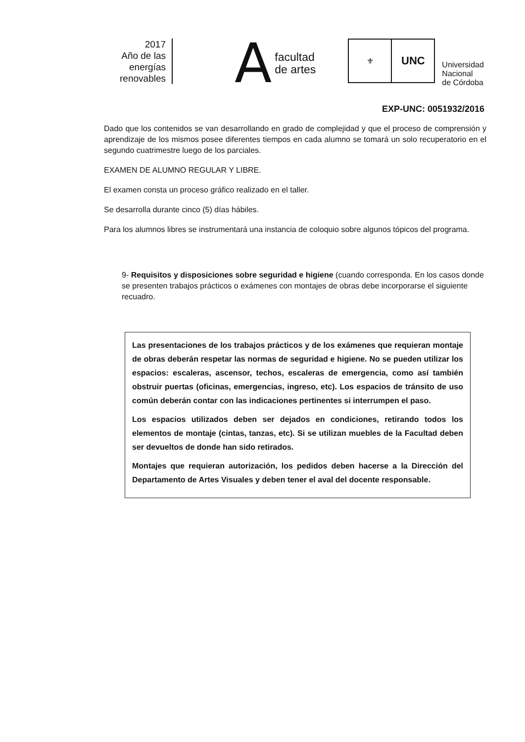2017
Año de las
energías
renovables
Afacultad
de artes
⚜
UNC
Universidad
Nacional
de Córdoba
EXP-UNC: 0051932/2016
Dado que los contenidos se van desarrollando en grado de complejidad y que el proceso de comprensión y aprendizaje de los mismos posee diferentes tiempos en cada alumno se tomará un solo recuperatorio en el segundo cuatrimestre luego de los parciales.
EXAMEN DE ALUMNO REGULAR Y LIBRE.
El examen consta un proceso gráfico realizado en el taller.
Se desarrolla durante cinco (5) días hábiles.
Para los alumnos libres se instrumentará una instancia de coloquio sobre algunos tópicos del programa.
9- Requisitos y disposiciones sobre seguridad e higiene (cuando corresponda. En los casos donde se presenten trabajos prácticos o exámenes con montajes de obras debe incorporarse el siguiente recuadro.
Las presentaciones de los trabajos prácticos y de los exámenes que requieran montaje de obras deberán respetar las normas de seguridad e higiene. No se pueden utilizar los espacios: escaleras, ascensor, techos, escaleras de emergencia, como así también obstruir puertas (oficinas, emergencias, ingreso, etc). Los espacios de tránsito de uso común deberán contar con las indicaciones pertinentes si interrumpen el paso.
Los espacios utilizados deben ser dejados en condiciones, retirando todos los elementos de montaje (cintas, tanzas, etc). Si se utilizan muebles de la Facultad deben ser devueltos de donde han sido retirados.
Montajes que requieran autorización, los pedidos deben hacerse a la Dirección del Departamento de Artes Visuales y deben tener el aval del docente responsable.